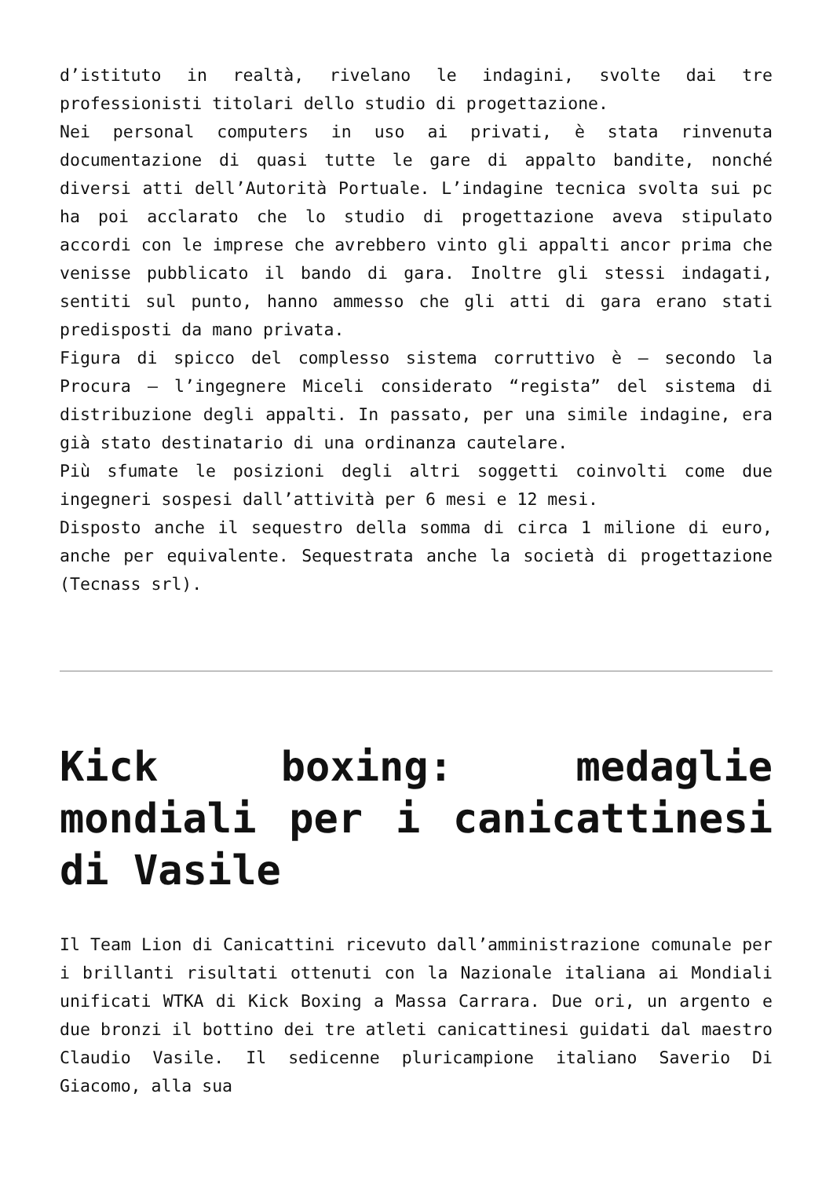d’istituto in realtà, rivelano le indagini, svolte dai tre professionisti titolari dello studio di progettazione.
Nei personal computers in uso ai privati, è stata rinvenuta documentazione di quasi tutte le gare di appalto bandite, nonché diversi atti dell’Autorità Portuale. L’indagine tecnica svolta sui pc ha poi acclarato che lo studio di progettazione aveva stipulato accordi con le imprese che avrebbero vinto gli appalti ancor prima che venisse pubblicato il bando di gara. Inoltre gli stessi indagati, sentiti sul punto, hanno ammesso che gli atti di gara erano stati predisposti da mano privata.
Figura di spicco del complesso sistema corruttivo è – secondo la Procura – l’ingegnere Miceli considerato “regista” del sistema di distribuzione degli appalti. In passato, per una simile indagine, era già stato destinatario di una ordinanza cautelare.
Più sfumate le posizioni degli altri soggetti coinvolti come due ingegneri sospesi dall’attività per 6 mesi e 12 mesi.
Disposto anche il sequestro della somma di circa 1 milione di euro, anche per equivalente. Sequestrata anche la società di progettazione (Tecnass srl).
Kick boxing: medaglie mondiali per i canicattinesi di Vasile
Il Team Lion di Canicattini ricevuto dall’amministrazione comunale per i brillanti risultati ottenuti con la Nazionale italiana ai Mondiali unificati WTKA di Kick Boxing a Massa Carrara. Due ori, un argento e due bronzi il bottino dei tre atleti canicattinesi guidati dal maestro Claudio Vasile. Il sedicenne pluricampione italiano Saverio Di Giacomo, alla sua